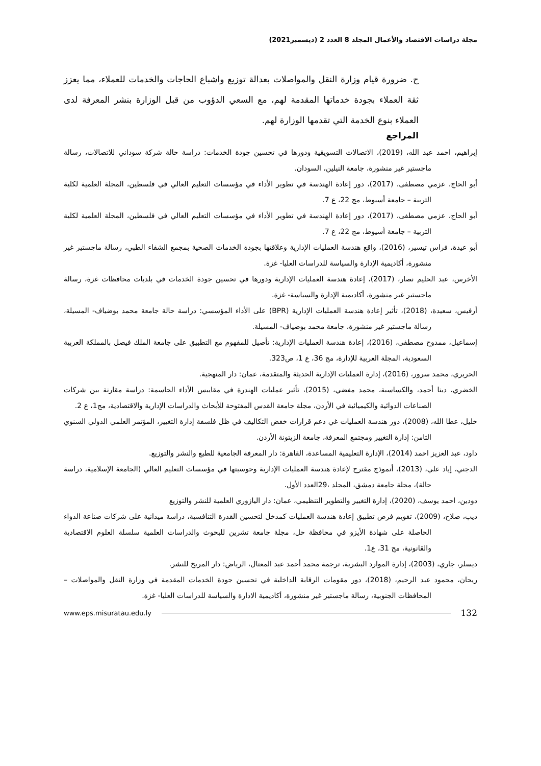مجلة دراسات الاقتصاد والأعمال المجلد 8 العدد 2 (ديسمبر2021)
ح. ضرورة قيام وزارة النقل والمواصلات بعدالة توزيع واشباع الحاجات والخدمات للعملاء، مما يعزز ثقة العملاء بجودة خدماتها المقدمة لهم، مع السعي الدؤوب من قبل الوزارة بنشر المعرفة لدى العملاء بنوع الخدمة التي تقدمها الوزارة لهم.
المراجع
إبراهيم، احمد عبد الله، (2019)، الاتصالات التسويقية ودورها في تحسين جودة الخدمات: دراسة حالة شركة سوداني للاتصالات، رسالة ماجستير غير منشورة، جامعة النيلين، السودان.
أبو الحاج، عزمي مصطفى، (2017)، دور إعادة الهندسة في تطوير الأداء في مؤسسات التعليم العالي في فلسطين، المجلة العلمية لكلية التربية – جامعة أسيوط، مج 22، ع 7.
أبو الحاج، عزمي مصطفى، (2017)، دور إعادة الهندسة في تطوير الأداء في مؤسسات التعليم العالي في فلسطين، المجلة العلمية لكلية التربية – جامعة أسيوط، مج 22، ع 7.
أبو عيدة، فراس تيسير، (2016)، واقع هندسة العمليات الإدارية وعلاقتها بجودة الخدمات الصحية بمجمع الشفاء الطبي، رسالة ماجستير غير منشورة، أكاديمية الإدارة والسياسة للدراسات العليا- غزة.
الأخرس، عبد الحليم نصار، (2017)، إعادة هندسة العمليات الإدارية ودورها في تحسين جودة الخدمات في بلديات محافظات غزة، رسالة ماجستير غير منشورة، أكاديمية الإدارة والسياسة- غزة.
أرفيس، سعيدة، (2018)، تأثير إعادة هندسة العمليات الإدارية (BPR) على الأداء المؤسسي: دراسة حالة جامعة محمد بوضياف- المسيلة، رسالة ماجستير غير منشورة، جامعة محمد بوضياف- المسيلة.
إسماعيل، ممدوح مصطفى، (2016)، إعادة هندسة العمليات الإدارية: تأصيل للمفهوم مع التطبيق على جامعة الملك فيصل بالمملكة العربية السعودية، المجلة العربية للإدارة، مج 36، ع 1، ص323.
الحريري، محمد سرور، (2016)، إدارة العمليات الإدارية الحديثة والمتقدمة، عمان: دار المنهجية.
الخضري، دينا أحمد، والكساسبة، محمد مفضي، (2015)، تأثير عمليات الهندرة في مقاييس الأداء الحاسمة: دراسة مقارنة بين شركات الصناعات الدوائية والكيميائية في الأردن، مجلة جامعة القدس المفتوحة للأبحاث والدراسات الإدارية والاقتصادية، مج1، ع 2.
خليل، عطا الله، (2008)، دور هندسة العمليات غي دعم قرارات خفض التكاليف في ظل فلسفة إدارة التغيير، المؤتمر العلمي الدولي السنوي الثامن: إدارة التغيير ومجتمع المعرفة، جامعة الزيتونة الأردن.
داود، عبد العزيز احمد (2014)، الإدارة التعليمية المساعدة، القاهرة: دار المعرفة الجامعية للطبع والنشر والتوزيع.
الدجني، إياد علي، (2013)، أنموذج مقترح لإعادة هندسة العمليات الإدارية وحوسبتها في مؤسسات التعليم العالي (الجامعة الإسلامية، دراسة حالة)، مجلة جامعة دمشق، المجلد ،29العدد الأول.
دودين، احمد يوسف، (2020)، إدارة التغيير والتطوير التنظيمي، عمان: دار اليازوري العلمية للنشر والتوزيع
ديب، صلاح، (2009)، تقويم فرص تطبيق إعادة هندسة العمليات كمدخل لتحسين القدرة التنافسية، دراسة ميدانية على شركات صناعة الدواء الحاصلة على شهادة الأيزو في محافظة حل، مجلة جامعة تشرين للبحوث والدراسات العلمية سلسلة العلوم الاقتصادية والقانونية، مج 31، ع1.
ديسلر، جاري، (2003)، إدارة الموارد البشرية، ترجمة محمد أحمد عبد المعتال، الرياض: دار المريخ للنشر.
ريحان، محمود عبد الرحيم، (2018)، دور مقومات الرقابة الداخلية في تحسين جودة الخدمات المقدمة في وزارة النقل والمواصلات – المحافظات الجنوبية، رسالة ماجستير غير منشورة، أكاديمية الادارة والسياسة للدراسات العليا- غزة.
132 www.eps.misuratau.edu.ly